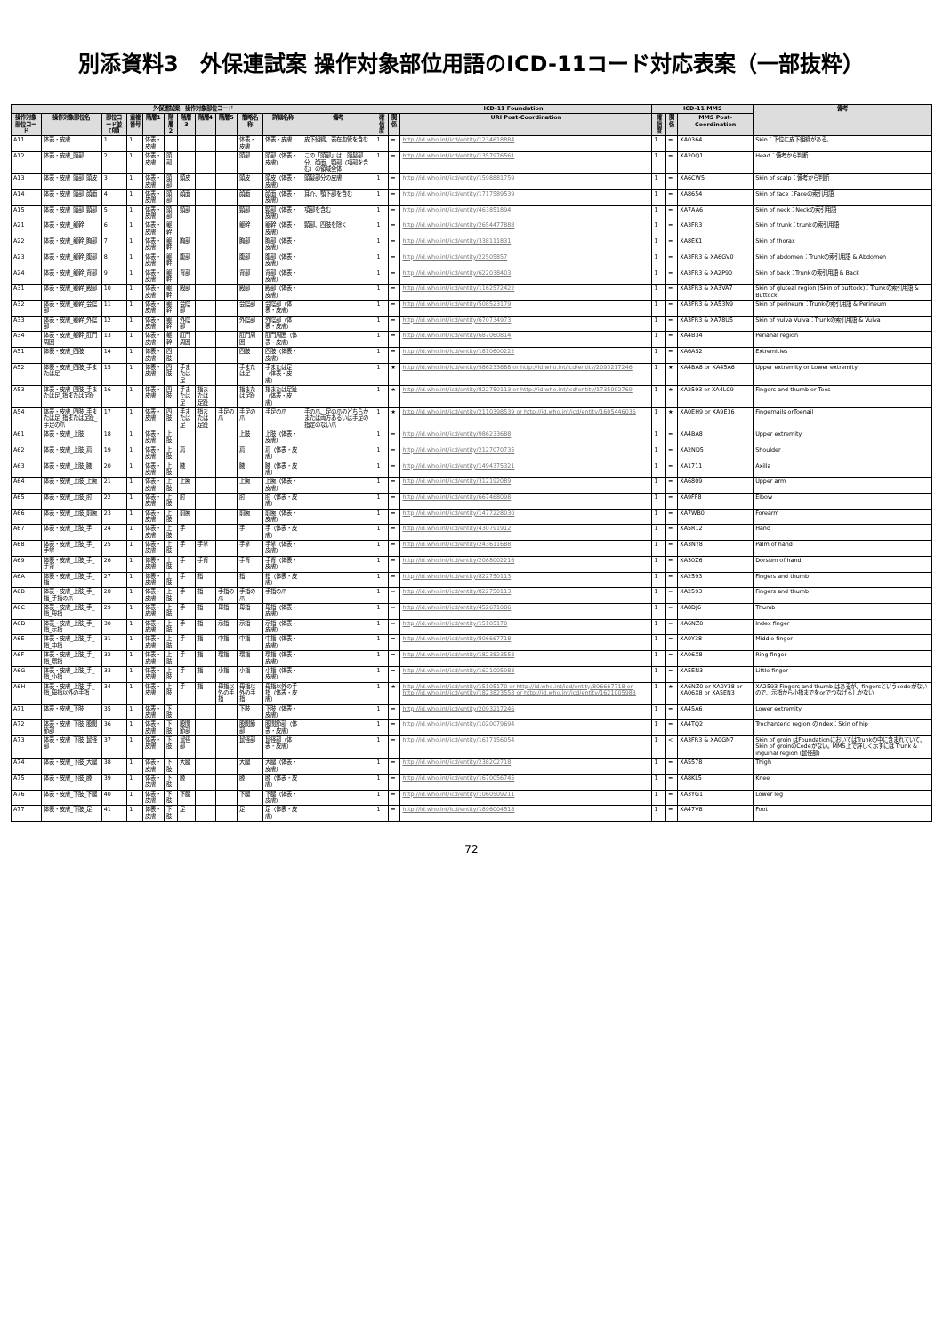別添資料3　外保連試案 操作対象部位用語のICD-11コード対応表案（一部抜粋）
| 外保連試案 操作対象部位コード | | | | | | | | | | | | ICD-11 Foundation | | | ICD-11 MMS | | | 備考 |
| --- | --- | --- | --- | --- | --- | --- | --- | --- | --- | --- | --- | --- | --- | --- | --- | --- | --- | --- |
| 操作対象部位コード | 操作対象部位名 | 部位コード並び順 | 重複番号 | 階層1 | 階層2 | 階層3 | 階層4 | 階層5 | 簡略名称 | 詳細名称 | 備考 | 確信度 | 関係 | URI Post-Coordination | 確信度 | 関係 | MMS Post-Coordination | |
| A11 | 体表・皮膚 | 1 | 1 | 体表・皮膚 | | | | | 体表・皮膚 | 体表・皮膚 | 皮下組織、表在血管を含む | 1 | = | http://id.who.int/icd/entity/1234618884 | 1 | = | XA0364 | Skin：下位に皮下組織がある。 |
| A12 | 体表・皮膚_頭部 | 2 | 1 | 体表・皮膚 | 頭部 | | | | 頭部 | 頭部（体表・皮膚） | この「頭部」は、頭髪部分、顔面、頸部（項部を含む）の領域全体 | 1 | = | http://id.who.int/icd/entity/1357976561 | 1 | = | XA20Q1 | Head：備考から判断 |
| A13 | 体表・皮膚_頭部_頭皮 | 3 | 1 | 体表・皮膚 | 頭部 | 頭皮 | | | 頭皮 | 頭皮（体表・皮膚） | 頭髪部分の皮膚 | 1 | = | http://id.who.int/icd/entity/1598881759 | 1 | = | XA6CW5 | Skin of scalp：備考から判断 |
| A14 | 体表・皮膚_頭部_顔面 | 4 | 1 | 体表・皮膚 | 頭部 | 顔面 | | | 顔面 | 顔面（体表・皮膚） | 耳介、顎下部を含む | 1 | = | http://id.who.int/icd/entity/1717589539 | 1 | = | XA8654 | Skin of face：Faceの索引用語 |
| A15 | 体表・皮膚_頭部_頸部 | 5 | 1 | 体表・皮膚 | 頭部 | 頸部 | | | 頸部 | 頸部（体表・皮膚） | 項部を含む | 1 | = | http://id.who.int/icd/entity/463851894 | 1 | = | XA7AA6 | Skin of neck：Neckの索引用語 |
| A21 | 体表・皮膚_躯幹 | 6 | 1 | 体表・皮膚 | 躯幹 | | | | 躯幹 | 躯幹（体表・皮膚） | 頸部、四肢を除く | 1 | = | http://id.who.int/icd/entity/2654477888 | 1 | = | XA3FR3 | Skin of trunk：trunkの索引用語 |
| A22 | 体表・皮膚_躯幹_胸部 | 7 | 1 | 体表・皮膚 | 躯幹 | 胸部 | | | 胸部 | 胸部（体表・皮膚） | | 1 | = | http://id.who.int/icd/entity/338111831 | 1 | = | XA8EK1 | Skin of thorax |
| A23 | 体表・皮膚_躯幹_腹部 | 8 | 1 | 体表・皮膚 | 躯幹 | 腹部 | | | 腹部 | 腹部（体表・皮膚） | | 1 | = | http://id.who.int/icd/entity/22505857 | 1 | = | XA3FR3 & XA6GV0 | Skin of abdomen：Trunkの索引用語 & Abdomen |
| A24 | 体表・皮膚_躯幹_背部 | 9 | 1 | 体表・皮膚 | 躯幹 | 背部 | | | 背部 | 背部（体表・皮膚） | | 1 | = | http://id.who.int/icd/entity/622038403 | 1 | = | XA3FR3 & XA2P90 | Skin of back：Trunkの索引用語 & Back |
| A31 | 体表・皮膚_躯幹_殿部 | 10 | 1 | 体表・皮膚 | 躯幹 | 殿部 | | | 殿部 | 殿部（体表・皮膚） | | 1 | = | http://id.who.int/icd/entity/1162572422 | 1 | = | XA3FR3 & XA3VA7 | Skin of gluteal region (Skin of buttock)：Trunkの索引用語 & Buttock |
| A32 | 体表・皮膚_躯幹_会陰部 | 11 | 1 | 体表・皮膚 | 躯幹 | 会陰部 | | | 会陰部 | 会陰部（体表・皮膚） | | 1 | = | http://id.who.int/icd/entity/508523179 | 1 | = | XA3FR3 & XA53N9 | Skin of perineum：Trunkの索引用語 & Perineum |
| A33 | 体表・皮膚_躯幹_外陰部 | 12 | 1 | 体表・皮膚 | 躯幹 | 外陰部 | | | 外陰部 | 外陰部（体表・皮膚） | | 1 | = | http://id.who.int/icd/entity/670734973 | 1 | = | XA3FR3 & XA78U5 | Skin of vulva Vulva：Trunkの索引用語 & Vulva |
| A34 | 体表・皮膚_躯幹_肛門周囲 | 13 | 1 | 体表・皮膚 | 躯幹 | 肛門周囲 | | | 肛門周囲 | 肛門周囲（体表・皮膚） | | 1 | = | http://id.who.int/icd/entity/687060814 | 1 | = | XA4B34 | Perianal region |
| A51 | 体表・皮膚_四肢 | 14 | 1 | 体表・皮膚 | 四肢 | | | | 四肢 | 四肢（体表・皮膚） | | 1 | = | http://id.who.int/icd/entity/1810600222 | 1 | = | XA6AS2 | Extremities |
| A52 | 体表・皮膚_四肢_手または足 | 15 | 1 | 体表・皮膚 | 四肢 | 手または足 | | | 手または足 | 手または足（体表・皮膚） | | 1 | ★ | http://id.who.int/icd/entity/986233688 or http://id.who.int/icd/entity/2093217246 | 1 | ★ | XA4BA8 or XA45A6 | Upper extremity or Lower extremity |
| A53 | 体表・皮膚_四肢_手または足_指または足趾 | 16 | 1 | 体表・皮膚 | 四肢 | 手または足 | 指または足趾 | | 指または足趾 | 指または足趾（体表・皮膚） | | 1 | ★ | http://id.who.int/icd/entity/822750113 or http://id.who.int/icd/entity/1735902769 | 1 | ★ | XA2593 or XA4LC9 | Fingers and thumb or Toes |
| A54 | 体表・皮膚_四肢_手または足_指または足趾_手足の爪 | 17 | 1 | 体表・皮膚 | 四肢 | 手または足 | 指または足趾 | 手足の爪 | 手足の爪 | 手足の爪 | 手の爪、足の爪のどちらかまたは両方あるいは手足の指定のない爪 | 1 | ★ | http://id.who.int/icd/entity/2110398539 or http://id.who.int/icd/entity/1605446036 | 1 | ★ | XA0EH9 or XA9E36 | Fingernails orToenail |
| A61 | 体表・皮膚_上肢 | 18 | 1 | 体表・皮膚 | 上肢 | | | | 上肢 | 上肢（体表・皮膚） | | 1 | = | http://id.who.int/icd/entity/986233688 | 1 | = | XA4BA8 | Upper extremity |
| A62 | 体表・皮膚_上肢_肩 | 19 | 1 | 体表・皮膚 | 上肢 | 肩 | | | 肩 | 肩（体表・皮膚） | | 1 | = | http://id.who.int/icd/entity/2127070735 | 1 | = | XA2ND5 | Shoulder |
| A63 | 体表・皮膚_上肢_腋 | 20 | 1 | 体表・皮膚 | 上肢 | 腋 | | | 腋 | 腋（体表・皮膚） | | 1 | = | http://id.who.int/icd/entity/1494375321 | 1 | = | XA1711 | Axilla |
| A64 | 体表・皮膚_上肢_上腕 | 21 | 1 | 体表・皮膚 | 上肢 | 上腕 | | | 上腕 | 上腕（体表・皮膚） | | 1 | = | http://id.who.int/icd/entity/312192089 | 1 | = | XA6809 | Upper arm |
| A65 | 体表・皮膚_上肢_肘 | 22 | 1 | 体表・皮膚 | 上肢 | 肘 | | | 肘 | 肘（体表・皮膚） | | 1 | = | http://id.who.int/icd/entity/667468098 | 1 | = | XA9FF8 | Elbow |
| A66 | 体表・皮膚_上肢_前腕 | 23 | 1 | 体表・皮膚 | 上肢 | 前腕 | | | 前腕 | 前腕（体表・皮膚） | | 1 | = | http://id.who.int/icd/entity/1477228030 | 1 | = | XA7WB0 | Forearm |
| A67 | 体表・皮膚_上肢_手 | 24 | 1 | 体表・皮膚 | 上肢 | 手 | | | 手 | 手（体表・皮膚） | | 1 | = | http://id.who.int/icd/entity/430791912 | 1 | = | XA5R12 | Hand |
| A68 | 体表・皮膚_上肢_手_手掌 | 25 | 1 | 体表・皮膚 | 上肢 | 手 | 手掌 | | 手掌 | 手掌（体表・皮膚） | | 1 | = | http://id.who.int/icd/entity/243611688 | 1 | = | XA3NY8 | Palm of hand |
| A69 | 体表・皮膚_上肢_手_手背 | 26 | 1 | 体表・皮膚 | 上肢 | 手 | 手背 | | 手背 | 手背（体表・皮膚） | | 1 | = | http://id.who.int/icd/entity/2088002216 | 1 | = | XA30Z6 | Dorsum of hand |
| A6A | 体表・皮膚_上肢_手_指 | 27 | 1 | 体表・皮膚 | 上肢 | 手 | 指 | | 指 | 指（体表・皮膚） | | 1 | = | http://id.who.int/icd/entity/822750113 | 1 | = | XA2593 | Fingers and thumb |
| A6B | 体表・皮膚_上肢_手_指_手指の爪 | 28 | 1 | 体表・皮膚 | 上肢 | 手 | 指 | 手指の爪 | 手指の爪 | 手指の爪 | | 1 | = | http://id.who.int/icd/entity/822750113 | 1 | = | XA2593 | Fingers and thumb |
| A6C | 体表・皮膚_上肢_手_指_母指 | 29 | 1 | 体表・皮膚 | 上肢 | 手 | 指 | 母指 | 母指 | 母指（体表・皮膚） | | 1 | = | http://id.who.int/icd/entity/452671086 | 1 | = | XA8DJ6 | Thumb |
| A6D | 体表・皮膚_上肢_手_指_示指 | 30 | 1 | 体表・皮膚 | 上肢 | 手 | 指 | 示指 | 示指 | 示指（体表・皮膚） | | 1 | = | http://id.who.int/icd/entity/15105170 | 1 | = | XA6NZ0 | Index finger |
| A6E | 体表・皮膚_上肢_手_指_中指 | 31 | 1 | 体表・皮膚 | 上肢 | 手 | 指 | 中指 | 中指 | 中指（体表・皮膚） | | 1 | = | http://id.who.int/icd/entity/806667718 | 1 | = | XA0Y38 | Middle finger |
| A6F | 体表・皮膚_上肢_手_指_環指 | 32 | 1 | 体表・皮膚 | 上肢 | 手 | 指 | 環指 | 環指 | 環指（体表・皮膚） | | 1 | = | http://id.who.int/icd/entity/1823823558 | 1 | = | XA06X8 | Ring finger |
| A6G | 体表・皮膚_上肢_手_指_小指 | 33 | 1 | 体表・皮膚 | 上肢 | 手 | 指 | 小指 | 小指 | 小指（体表・皮膚） | | 1 | = | http://id.who.int/icd/entity/1621005983 | 1 | = | XA5EN3 | Little finger |
| A6H | 体表・皮膚_上肢_手_指_母指以外の手指 | 34 | 1 | 体表・皮膚 | 上肢 | 手 | 指 | 母指以外の手指 | 母指以外の手指 | 母指以外の手指（体表・皮膚） | | 1 | ★ | http://id.who.int/icd/entity/15105170 or http://id.who.int/icd/entity/806667718 or http://id.who.int/icd/entity/1823823558 or http://id.who.int/icd/entity/1621005983 | 1 | ★ | XA6NZ0 or XA0Y38 or XA06X8 or XA5EN3 | XA2593 Fingers and thumb はあるが、fingersというcodeがないので、示指から小指までをorでつなげるしかない |
| A71 | 体表・皮膚_下肢 | 35 | 1 | 体表・皮膚 | 下肢 | | | | 下肢 | 下肢（体表・皮膚） | | 1 | = | http://id.who.int/icd/entity/2093217246 | 1 | = | XA45A6 | Lower extremity |
| A72 | 体表・皮膚_下肢_股関節部 | 36 | 1 | 体表・皮膚 | 下肢 | 股関節部 | | | 股関節部 | 股関節部（体表・皮膚） | | 1 | = | http://id.who.int/icd/entity/1020079694 | 1 | = | XA4TQ2 | Trochanteric region のIndex：Skin of hip |
| A73 | 体表・皮膚_下肢_鼠径部 | 37 | 1 | 体表・皮膚 | 下肢 | 鼠径部 | | | 鼠径部 | 鼠径部（体表・皮膚） | | 1 | = | http://id.who.int/icd/entity/1617156054 | 1 | < | XA3FR3 & XA0GN7 | Skin of groin はFoundationにおいてはTrunkの中に含まれていて、Skin of groinのCodeがない。MMS上で詳しく示すには Trunk & inguinal region (鼠径部) |
| A74 | 体表・皮膚_下肢_大腿 | 38 | 1 | 体表・皮膚 | 下肢 | 大腿 | | | 大腿 | 大腿（体表・皮膚） | | 1 | = | http://id.who.int/icd/entity/238202718 | 1 | = | XA5578 | Thigh |
| A75 | 体表・皮膚_下肢_膝 | 39 | 1 | 体表・皮膚 | 下肢 | 膝 | | | 膝 | 膝（体表・皮膚） | | 1 | = | http://id.who.int/icd/entity/1670056745 | 1 | = | XA8KL5 | Knee |
| A76 | 体表・皮膚_下肢_下腿 | 40 | 1 | 体表・皮膚 | 下肢 | 下腿 | | | 下腿 | 下腿（体表・皮膚） | | 1 | = | http://id.who.int/icd/entity/1060509211 | 1 | = | XA3YG1 | Lower leg |
| A77 | 体表・皮膚_下肢_足 | 41 | 1 | 体表・皮膚 | 下肢 | 足 | | | 足 | 足（体表・皮膚） | | 1 | = | http://id.who.int/icd/entity/1896004518 | 1 | = | XA47V8 | Foot |
72